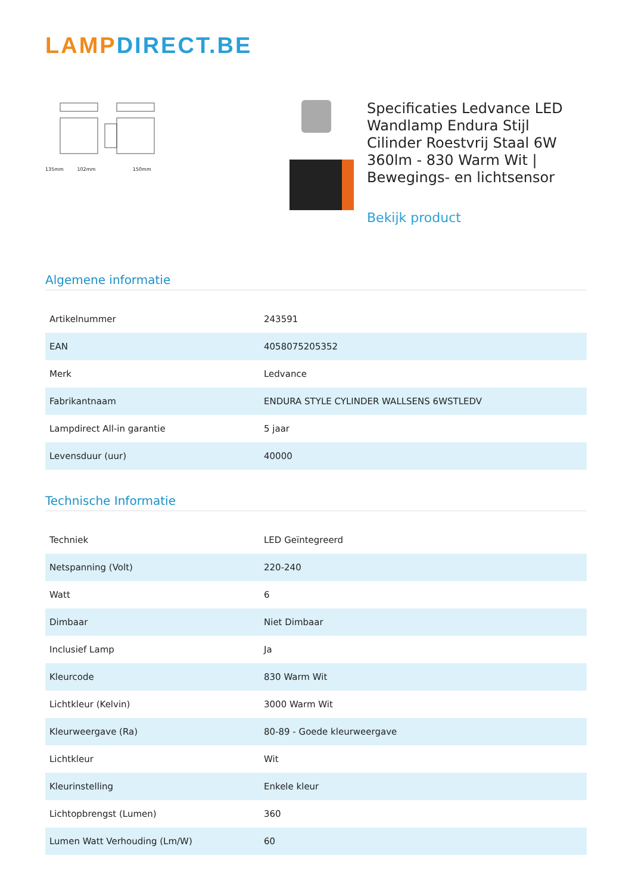LAMP DIRECT.BE
135mm 102mm 150mm
Specificaties Ledvance LED Wandlamp Endura Stijl Cilinder Roestvrij Staal 6W 360lm - 830 Warm Wit | Bewegings- en lichtsensor
Bekijk product
Algemene informatie
| Artikelnummer | 243591 |
| EAN | 4058075205352 |
| Merk | Ledvance |
| Fabrikantnaam | ENDURA STYLE CYLINDER WALLSENS 6WSTLEDV |
| Lampdirect All-in garantie | 5 jaar |
| Levensduur (uur) | 40000 |
Technische Informatie
| Techniek | LED Geïntegreerd |
| Netspanning (Volt) | 220-240 |
| Watt | 6 |
| Dimbaar | Niet Dimbaar |
| Inclusief Lamp | Ja |
| Kleurcode | 830 Warm Wit |
| Lichtkleur (Kelvin) | 3000 Warm Wit |
| Kleurweergave (Ra) | 80-89 - Goede kleurweergave |
| Lichtkleur | Wit |
| Kleurinstelling | Enkele kleur |
| Lichtopbrengst (Lumen) | 360 |
| Lumen Watt Verhouding (Lm/W) | 60 |